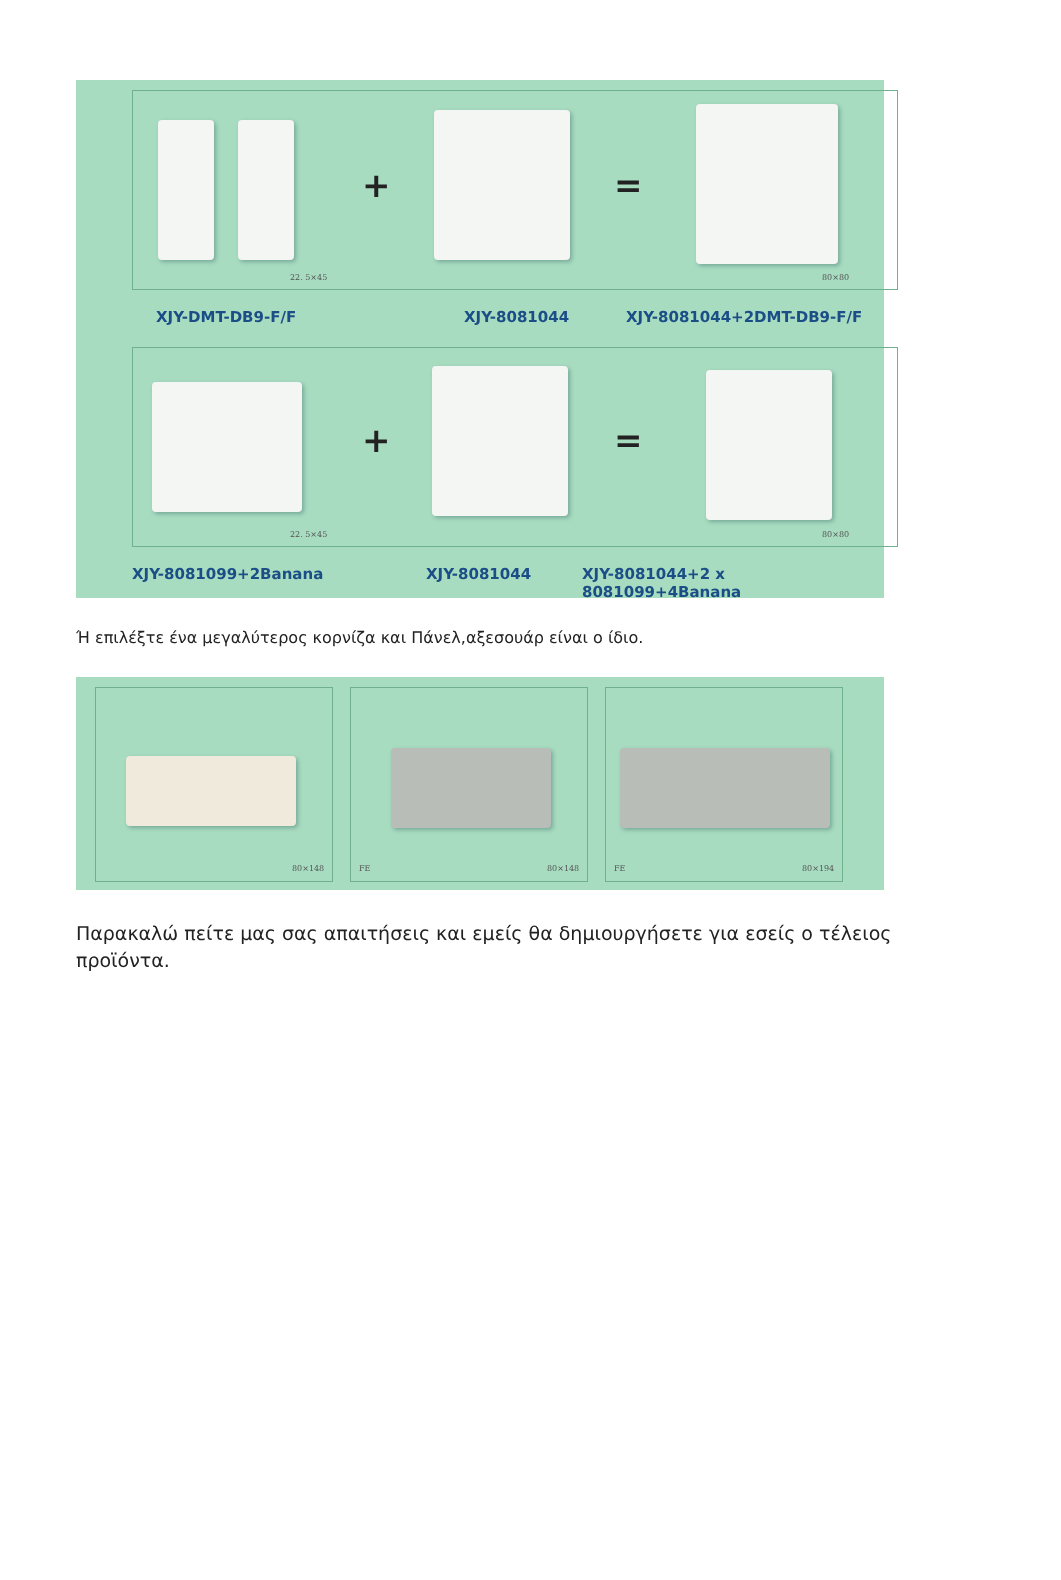+ =
22. 5×45 80×80
XJY-DMT-DB9-F/F XJY-8081044 XJY-8081044+2DMT-DB9-F/F
+ =
22. 5×45 80×80
XJY-8081099+2Banana XJY-8081044
XJY-8081044+2 x 8081099+4Banana
Ή επιλέξτε ένα μεγαλύτερος κορνίζα και Πάνελ,αξεσουάρ είναι ο ίδιο.
80×148
FE 80×148
FE 80×194
Παρακαλώ πείτε μας σας απαιτήσεις και εμείς θα δημιουργήσετε για εσείς ο τέλειος προϊόντα.